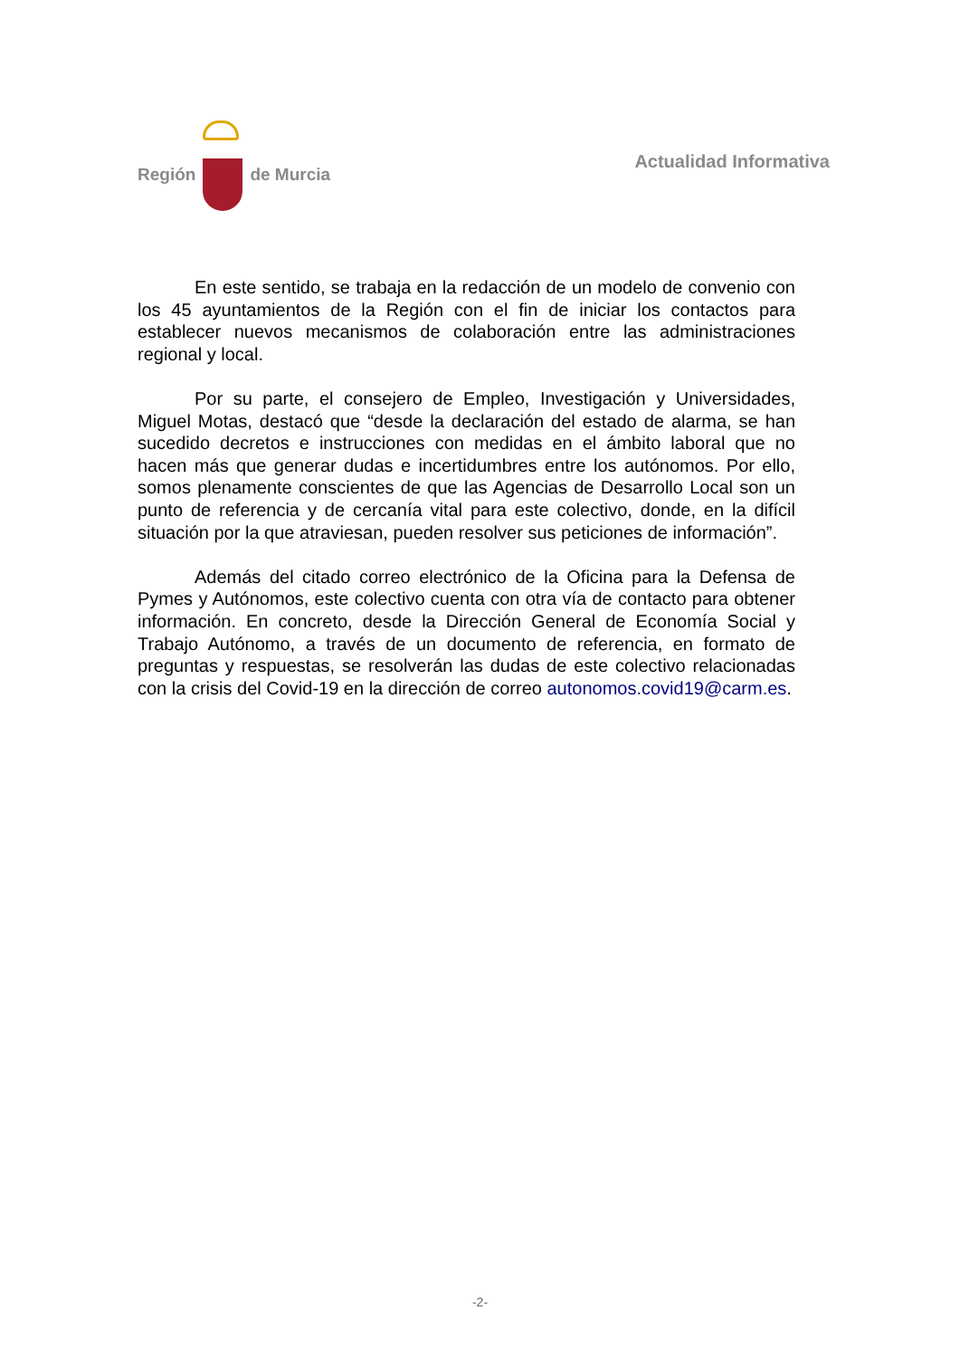Región de Murcia Actualidad Informativa
En este sentido, se trabaja en la redacción de un modelo de convenio con los 45 ayuntamientos de la Región con el fin de iniciar los contactos para establecer nuevos mecanismos de colaboración entre las administraciones regional y local.
Por su parte, el consejero de Empleo, Investigación y Universidades, Miguel Motas, destacó que “desde la declaración del estado de alarma, se han sucedido decretos e instrucciones con medidas en el ámbito laboral que no hacen más que generar dudas e incertidumbres entre los autónomos. Por ello, somos plenamente conscientes de que las Agencias de Desarrollo Local son un punto de referencia y de cercanía vital para este colectivo, donde, en la difícil situación por la que atraviesan, pueden resolver sus peticiones de información”.
Además del citado correo electrónico de la Oficina para la Defensa de Pymes y Autónomos, este colectivo cuenta con otra vía de contacto para obtener información. En concreto, desde la Dirección General de Economía Social y Trabajo Autónomo, a través de un documento de referencia, en formato de preguntas y respuestas, se resolverán las dudas de este colectivo relacionadas con la crisis del Covid-19 en la dirección de correo autonomos.covid19@carm.es.
-2-